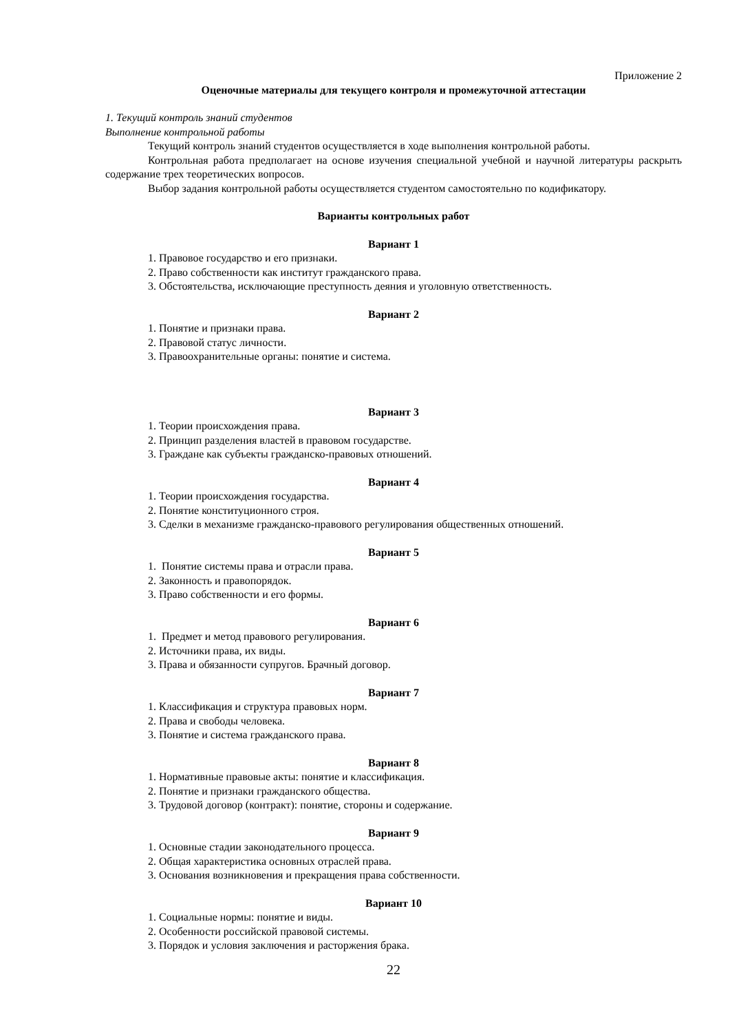Приложение 2
Оценочные материалы для текущего контроля и промежуточной аттестации
1. Текущий контроль знаний студентов
Выполнение контрольной работы
Текущий контроль знаний студентов осуществляется в ходе выполнения контрольной работы.
Контрольная работа предполагает на основе изучения специальной учебной и научной литературы раскрыть содержание трех теоретических вопросов.
Выбор задания контрольной работы осуществляется студентом самостоятельно по кодификатору.
Варианты контрольных работ
Вариант 1
1. Правовое государство и его признаки.
2. Право собственности как институт гражданского права.
3. Обстоятельства, исключающие преступность деяния и уголовную ответственность.
Вариант 2
1. Понятие и признаки права.
2. Правовой статус личности.
3. Правоохранительные органы: понятие и система.
Вариант 3
1. Теории происхождения права.
2. Принцип разделения властей в правовом государстве.
3. Граждане как субъекты гражданско-правовых отношений.
Вариант 4
1. Теории происхождения государства.
2. Понятие конституционного строя.
3. Сделки в механизме гражданско-правового регулирования общественных отношений.
Вариант 5
1. Понятие системы права и отрасли права.
2. Законность и правопорядок.
3. Право собственности и его формы.
Вариант 6
1. Предмет и метод правового регулирования.
2. Источники права, их виды.
3. Права и обязанности супругов. Брачный договор.
Вариант 7
1. Классификация и структура правовых норм.
2. Права и свободы человека.
3. Понятие и система гражданского права.
Вариант 8
1. Нормативные правовые акты: понятие и классификация.
2. Понятие и признаки гражданского общества.
3. Трудовой договор (контракт): понятие, стороны и содержание.
Вариант 9
1. Основные стадии законодательного процесса.
2. Общая характеристика основных отраслей права.
3. Основания возникновения и прекращения права собственности.
Вариант 10
1. Социальные нормы: понятие и виды.
2. Особенности российской правовой системы.
3. Порядок и условия заключения и расторжения брака.
22